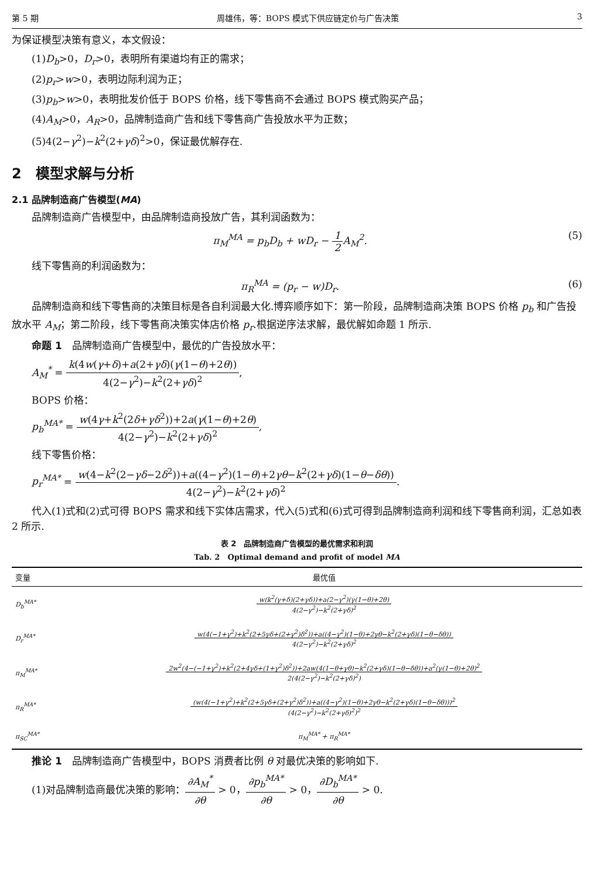第 5 期 周雄伟，等：BOPS 模式下供应链定价与广告决策 3
为保证模型决策有意义，本文假设：
(1)D<sub>b</sub>>0，D<sub>r</sub>>0，表明所有渠道均有正的需求；
(2)p<sub>r</sub>>w>0，表明边际利润为正；
(3)p<sub>b</sub>>w>0，表明批发价低于 BOPS 价格，线下零售商不会通过 BOPS 模式购买产品；
(4)A<sub>M</sub>>0，A<sub>R</sub>>0，品牌制造商广告和线下零售商广告投放水平为正数；
(5)4(2−γ<sup>2</sup>)−k<sup>2</sup>(2+γδ)<sup>2</sup>>0，保证最优解存在.
2　模型求解与分析
2.1 品牌制造商广告模型(MA)
品牌制造商广告模型中，由品牌制造商投放广告，其利润函数为：
π<sub>M</sub><sup>MA</sup> = p<sub>b</sub>D<sub>b</sub> + wD<sub>r</sub> − 1 2 A<sub>M</sub><sup>2</sup>. (5)
线下零售商的利润函数为：
π<sub>R</sub><sup>MA</sup> = (p<sub>r</sub> − w)D<sub>r</sub>. (6)
品牌制造商和线下零售商的决策目标是各自利润最大化.博弈顺序如下：第一阶段，品牌制造商决策 BOPS 价格 p<sub>b</sub> 和广告投放水平 A<sub>M</sub>；第二阶段，线下零售商决策实体店价格 p<sub>r</sub>.根据逆序法求解，最优解如命题 1 所示.
命题 1　品牌制造商广告模型中，最优的广告投放水平：
A<sub>M</sub><sup>*</sup> = k(4w(γ+δ)+a(2+γδ)(γ(1−θ)+2θ)) 4(2−γ<sup>2</sup>)−k<sup>2</sup>(2+γδ)<sup>2</sup>,
BOPS 价格：
p<sub>b</sub><sup>MA*</sup> = w(4γ+k<sup>2</sup>(2δ+γδ<sup>2</sup>))+2a(γ(1−θ)+2θ) 4(2−γ<sup>2</sup>)−k<sup>2</sup>(2+γδ)<sup>2</sup>,
线下零售价格：
p<sub>r</sub><sup>MA*</sup> = w(4−k<sup>2</sup>(2−γδ−2δ<sup>2</sup>))+a((4−γ<sup>2</sup>)(1−θ)+2γθ−k<sup>2</sup>(2+γδ)(1−θ−δθ)) 4(2−γ<sup>2</sup>)−k<sup>2</sup>(2+γδ)<sup>2</sup>.
代入(1)式和(2)式可得 BOPS 需求和线下实体店需求，代入(5)式和(6)式可得到品牌制造商利润和线下零售商利润，汇总如表 2 所示.
表 2　品牌制造商广告模型的最优需求和利润
Tab. 2　Optimal demand and profit of model MA
| 变量 | 最优值 |
| --- | --- |
| D<sub>b</sub><sup>MA*</sup> | w(k<sup>2</sup>(γ+δ)(2+γδ))+a(2−γ<sup>2</sup>)(γ(1−θ)+2θ) 4(2−γ<sup>2</sup>)−k<sup>2</sup>(2+γδ)<sup>2</sup> |
| D<sub>r</sub><sup>MA*</sup> | w(4(−1+γ<sup>2</sup>)+k<sup>2</sup>(2+5γδ+(2+γ<sup>2</sup>)δ<sup>2</sup>))+a((4−γ<sup>2</sup>)(1−θ)+2γθ−k<sup>2</sup>(2+γδ)(1−θ−δθ)) 4(2−γ<sup>2</sup>)−k<sup>2</sup>(2+γδ)<sup>2</sup> |
| π<sub>M</sub><sup>MA*</sup> | 2w<sup>2</sup>(4−(−1+γ<sup>2</sup>)+k<sup>2</sup>(2+4γδ+(1+γ<sup>2</sup>)δ<sup>2</sup>))+2aw(4(1−θ+γθ)−k<sup>2</sup>(2+γδ)(1−θ−δθ))+a<sup>2</sup>(γ(1−θ)+2θ)<sup>2</sup> 2(4(2−γ<sup>2</sup>)−k<sup>2</sup>(2+γδ)<sup>2</sup>) |
| π<sub>R</sub><sup>MA*</sup> | (w(4(−1+γ<sup>2</sup>)+k<sup>2</sup>(2+5γδ+(2+γ<sup>2</sup>)δ<sup>2</sup>))+a((4−γ<sup>2</sup>)(1−θ)+2γθ−k<sup>2</sup>(2+γδ)(1−θ−δθ)))<sup>2</sup> (4(2−γ<sup>2</sup>)−k<sup>2</sup>(2+γδ)<sup>2</sup>)<sup>2</sup> |
| π<sub>SC</sub><sup>MA*</sup> | π<sub>M</sub><sup>MA*</sup> + π<sub>R</sub><sup>MA*</sup> |
推论 1　品牌制造商广告模型中，BOPS 消费者比例 θ 对最优决策的影响如下.
(1)对品牌制造商最优决策的影响：∂A<sub>M</sub><sup>*</sup> ∂θ > 0，∂p<sub>b</sub><sup>MA*</sup> ∂θ > 0，∂D<sub>b</sub><sup>MA*</sup> ∂θ > 0.